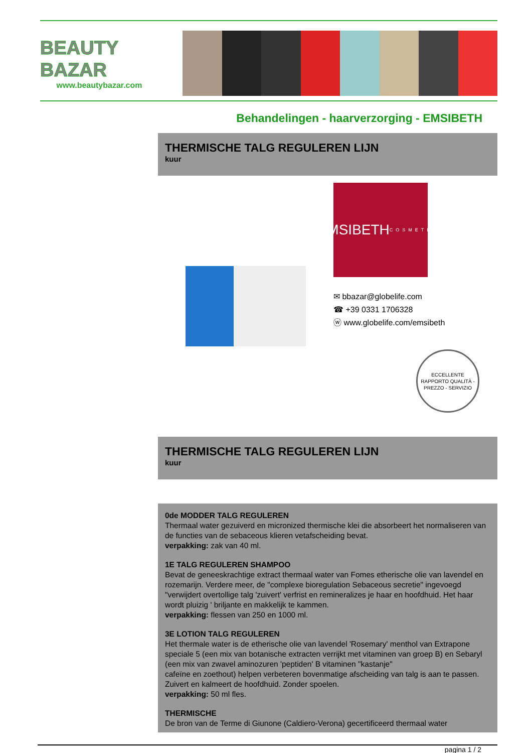BEAUTY
BAZAR
www.beautybazar.com
Behandelingen - haarverzorging - EMSIBETH
THERMISCHE TALG REGULEREN LIJN
kuur
EMSIBETH
COSMETICS
✉ bbazar@globelife.com
☎ +39 0331 1706328
ⓦ www.globelife.com/emsibeth
ECCELLENTE RAPPORTO QUALITÀ - PREZZO - SERVIZIO
THERMISCHE TALG REGULEREN LIJN
kuur
0de MODDER TALG REGULEREN
Thermaal water gezuiverd en micronized thermische klei die absorbeert het normaliseren van de functies van de sebaceous klieren vetafscheiding bevat.
verpakking: zak van 40 ml.
1E TALG REGULEREN SHAMPOO
Bevat de geneeskrachtige extract thermaal water van Fomes etherische olie van lavendel en rozemarijn. Verdere meer, de "complexe bioregulation Sebaceous secretie" ingevoegd "verwijdert overtollige talg 'zuivert' verfrist en remineralizes je haar en hoofdhuid. Het haar wordt pluizig ' briljante en makkelijk te kammen.
verpakking: flessen van 250 en 1000 ml.
3E LOTION TALG REGULEREN
Het thermale water is de etherische olie van lavendel 'Rosemary' menthol van Extrapone speciale 5 (een mix van botanische extracten verrijkt met vitaminen van groep B) en Sebaryl (een mix van zwavel aminozuren 'peptiden' B vitaminen "kastanje"
cafeïne en zoethout) helpen verbeteren bovenmatige afscheiding van talg is aan te passen. Zuivert en kalmeert de hoofdhuid. Zonder spoelen.
verpakking: 50 ml fles.
THERMISCHE
De bron van de Terme di Giunone (Caldiero-Verona) gecertificeerd thermaal water
pagina 1 / 2